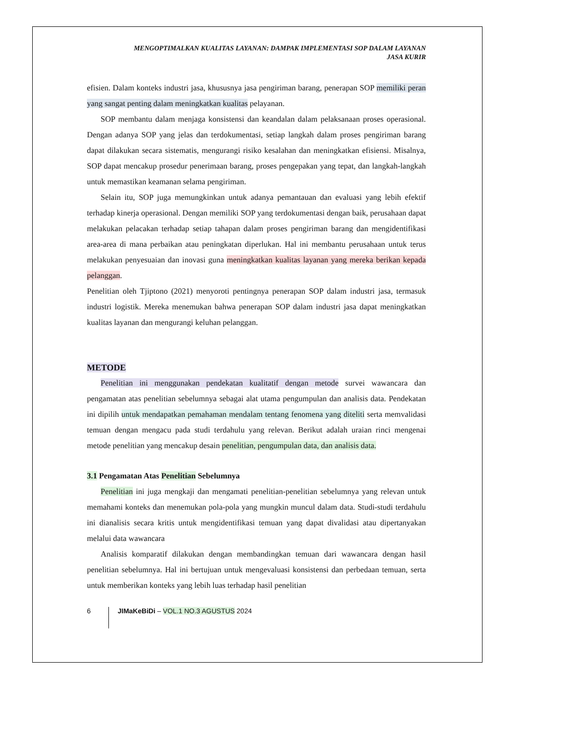MENGOPTIMALKAN KUALITAS LAYANAN: DAMPAK IMPLEMENTASI SOP DALAM LAYANAN
JASA KURIR
efisien. Dalam konteks industri jasa, khususnya jasa pengiriman barang, penerapan SOP memiliki peran yang sangat penting dalam meningkatkan kualitas pelayanan.
SOP membantu dalam menjaga konsistensi dan keandalan dalam pelaksanaan proses operasional. Dengan adanya SOP yang jelas dan terdokumentasi, setiap langkah dalam proses pengiriman barang dapat dilakukan secara sistematis, mengurangi risiko kesalahan dan meningkatkan efisiensi. Misalnya, SOP dapat mencakup prosedur penerimaan barang, proses pengepakan yang tepat, dan langkah-langkah untuk memastikan keamanan selama pengiriman.
Selain itu, SOP juga memungkinkan untuk adanya pemantauan dan evaluasi yang lebih efektif terhadap kinerja operasional. Dengan memiliki SOP yang terdokumentasi dengan baik, perusahaan dapat melakukan pelacakan terhadap setiap tahapan dalam proses pengiriman barang dan mengidentifikasi area-area di mana perbaikan atau peningkatan diperlukan. Hal ini membantu perusahaan untuk terus melakukan penyesuaian dan inovasi guna meningkatkan kualitas layanan yang mereka berikan kepada pelanggan.
Penelitian oleh Tjiptono (2021) menyoroti pentingnya penerapan SOP dalam industri jasa, termasuk industri logistik. Mereka menemukan bahwa penerapan SOP dalam industri jasa dapat meningkatkan kualitas layanan dan mengurangi keluhan pelanggan.
METODE
Penelitian ini menggunakan pendekatan kualitatif dengan metode survei wawancara dan pengamatan atas penelitian sebelumnya sebagai alat utama pengumpulan dan analisis data. Pendekatan ini dipilih untuk mendapatkan pemahaman mendalam tentang fenomena yang diteliti serta memvalidasi temuan dengan mengacu pada studi terdahulu yang relevan. Berikut adalah uraian rinci mengenai metode penelitian yang mencakup desain penelitian, pengumpulan data, dan analisis data.
3.1 Pengamatan Atas Penelitian Sebelumnya
Penelitian ini juga mengkaji dan mengamati penelitian-penelitian sebelumnya yang relevan untuk memahami konteks dan menemukan pola-pola yang mungkin muncul dalam data. Studi-studi terdahulu ini dianalisis secara kritis untuk mengidentifikasi temuan yang dapat divalidasi atau dipertanyakan melalui data wawancara
Analisis komparatif dilakukan dengan membandingkan temuan dari wawancara dengan hasil penelitian sebelumnya. Hal ini bertujuan untuk mengevaluasi konsistensi dan perbedaan temuan, serta untuk memberikan konteks yang lebih luas terhadap hasil penelitian
6 JIMaKeBiDi – VOL.1 NO.3 AGUSTUS 2024